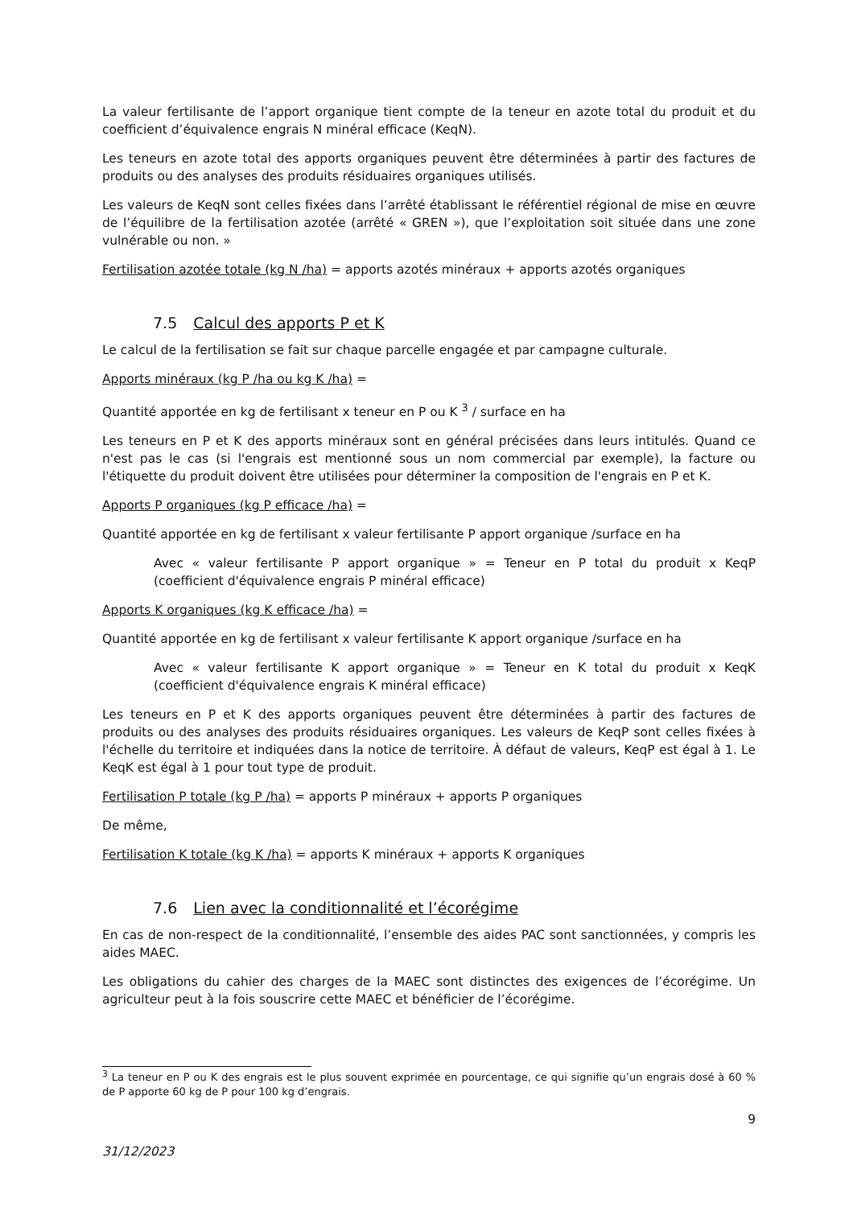La valeur fertilisante de l’apport organique tient compte de la teneur en azote total du produit et du coefficient d’équivalence engrais N minéral efficace (KeqN).
Les teneurs en azote total des apports organiques peuvent être déterminées à partir des factures de produits ou des analyses des produits résiduaires organiques utilisés.
Les valeurs de KeqN sont celles fixées dans l’arrêté établissant le référentiel régional de mise en œuvre de l’équilibre de la fertilisation azotée (arrêté « GREN »), que l’exploitation soit située dans une zone vulnérable ou non. »
Fertilisation azotée totale (kg N /ha) = apports azotés minéraux + apports azotés organiques
7.5 Calcul des apports P et K
Le calcul de la fertilisation se fait sur chaque parcelle engagée et par campagne culturale.
Apports minéraux (kg P /ha ou kg K /ha) =
Quantité apportée en kg de fertilisant x teneur en P ou K <sup>3</sup> / surface en ha
Les teneurs en P et K des apports minéraux sont en général précisées dans leurs intitulés. Quand ce n'est pas le cas (si l'engrais est mentionné sous un nom commercial par exemple), la facture ou l'étiquette du produit doivent être utilisées pour déterminer la composition de l'engrais en P et K.
Apports P organiques (kg P efficace /ha) =
Quantité apportée en kg de fertilisant x valeur fertilisante P apport organique /surface en ha
Avec « valeur fertilisante P apport organique » = Teneur en P total du produit x KeqP (coefficient d'équivalence engrais P minéral efficace)
Apports K organiques (kg K efficace /ha) =
Quantité apportée en kg de fertilisant x valeur fertilisante K apport organique /surface en ha
Avec « valeur fertilisante K apport organique » = Teneur en K total du produit x KeqK (coefficient d'équivalence engrais K minéral efficace)
Les teneurs en P et K des apports organiques peuvent être déterminées à partir des factures de produits ou des analyses des produits résiduaires organiques. Les valeurs de KeqP sont celles fixées à l'échelle du territoire et indiquées dans la notice de territoire. À défaut de valeurs, KeqP est égal à 1. Le KeqK est égal à 1 pour tout type de produit.
Fertilisation P totale (kg P /ha) = apports P minéraux + apports P organiques
De même,
Fertilisation K totale (kg K /ha) = apports K minéraux + apports K organiques
7.6 Lien avec la conditionnalité et l’écorégime
En cas de non-respect de la conditionnalité, l’ensemble des aides PAC sont sanctionnées, y compris les aides MAEC.
Les obligations du cahier des charges de la MAEC sont distinctes des exigences de l’écorégime. Un agriculteur peut à la fois souscrire cette MAEC et bénéficier de l’écorégime.
<sup>3</sup> La teneur en P ou K des engrais est le plus souvent exprimée en pourcentage, ce qui signifie qu’un engrais dosé à 60 % de P apporte 60 kg de P pour 100 kg d’engrais.
9
31/12/2023